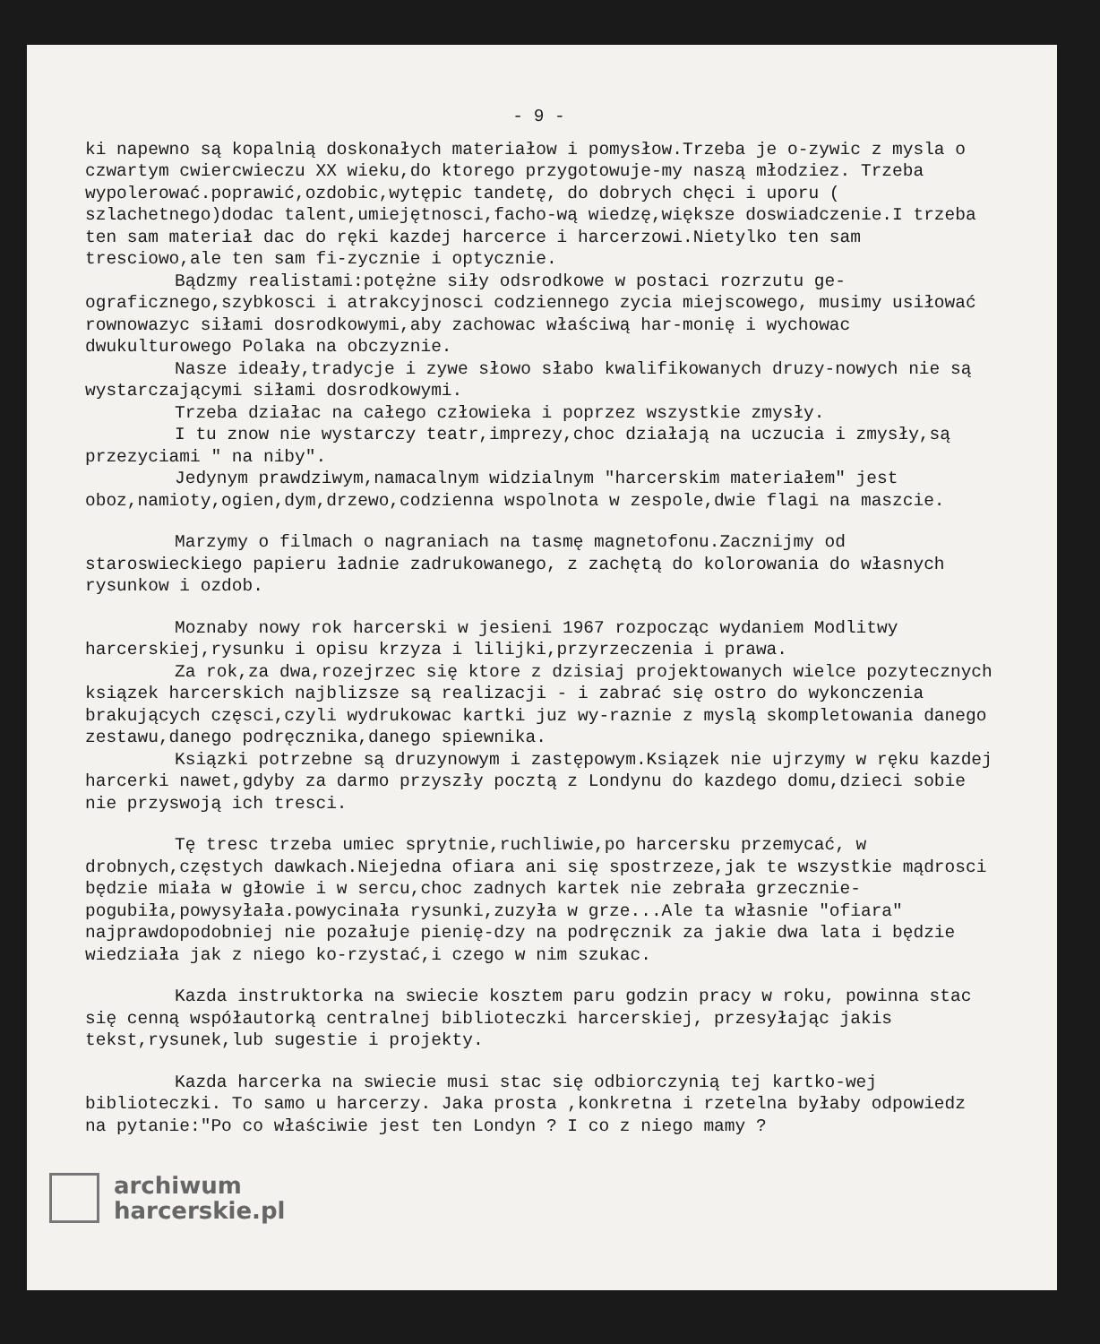- 9 -
ki napewno są kopalnią doskonałych materiałow i pomysłow.Trzeba je o-zywic z mysla o czwartym cwiercwieczu XX wieku,do ktorego przygotowuje-my naszą młodziez. Trzeba wypolerować.poprawić,ozdobic,wytępic tandetę, do dobrych chęci i uporu ( szlachetnego)dodac talent,umiejętnosci,facho-wą wiedzę,większe doswiadczenie.I trzeba ten sam materiał dac do ręki kazdej harcerce i harcerzowi.Nietylko ten sam tresciowo,ale ten sam fi-zycznie i optycznie.
Bądzmy realistami:potężne siły odsrodkowe w postaci rozrzutu ge-ograficznego,szybkosci i atrakcyjnosci codziennego zycia miejscowego, musimy usiłować rownowazyc siłami dosrodkowymi,aby zachowac właściwą har-monię i wychowac dwukulturowego Polaka na obczyznie.
Nasze ideały,tradycje i zywe słowo słabo kwalifikowanych druzy-nowych nie są wystarczającymi siłami dosrodkowymi.
Trzeba działac na całego człowieka i poprzez wszystkie zmysły.
I tu znow nie wystarczy teatr,imprezy,choc działają na uczucia i zmysły,są przezyciami " na niby".
Jedynym prawdziwym,namacalnym widzialnym "harcerskim materiałem" jest oboz,namioty,ogien,dym,drzewo,codzienna wspolnota w zespole,dwie flagi na maszcie.
Marzymy o filmach o nagraniach na tasmę magnetofonu.Zacznijmy od staroswieckiego papieru ładnie zadrukowanego, z zachętą do kolorowania do własnych rysunkow i ozdob.
Moznaby nowy rok harcerski w jesieni 1967 rozpocząc wydaniem Modlitwy harcerskiej,rysunku i opisu krzyza i lilijki,przyrzeczenia i prawa.
Za rok,za dwa,rozejrzec się ktore z dzisiaj projektowanych wielce pozytecznych ksiązek harcerskich najblizsze są realizacji - i zabrać się ostro do wykonczenia brakujących częsci,czyli wydrukowac kartki juz wy-raznie z myslą skompletowania danego zestawu,danego podręcznika,danego spiewnika.
Ksiązki potrzebne są druzynowym i zastępowym.Ksiązek nie ujrzymy w ręku kazdej harcerki nawet,gdyby za darmo przyszły pocztą z Londynu do kazdego domu,dzieci sobie nie przyswoją ich tresci.
Tę tresc trzeba umiec sprytnie,ruchliwie,po harcersku przemycać, w drobnych,częstych dawkach.Niejedna ofiara ani się spostrzeze,jak te wszystkie mądrosci będzie miała w głowie i w sercu,choc zadnych kartek nie zebrała grzecznie-pogubiła,powysyłała.powycinała rysunki,zuzyła w grze...Ale ta własnie "ofiara" najprawdopodobniej nie pozałuje pienię-dzy na podręcznik za jakie dwa lata i będzie wiedziała jak z niego ko-rzystać,i czego w nim szukac.
Kazda instruktorka na swiecie kosztem paru godzin pracy w roku, powinna stac się cenną współautorką centralnej biblioteczki harcerskiej, przesyłając jakis tekst,rysunek,lub sugestie i projekty.
Kazda harcerka na swiecie musi stac się odbiorczynią tej kartko-wej biblioteczki. To samo u harcerzy. Jaka prosta ,konkretna i rzetelna byłaby odpowiedz na pytanie:"Po co właściwie jest ten Londyn ? I co z niego mamy ?
archiwum
harcerskie.pl